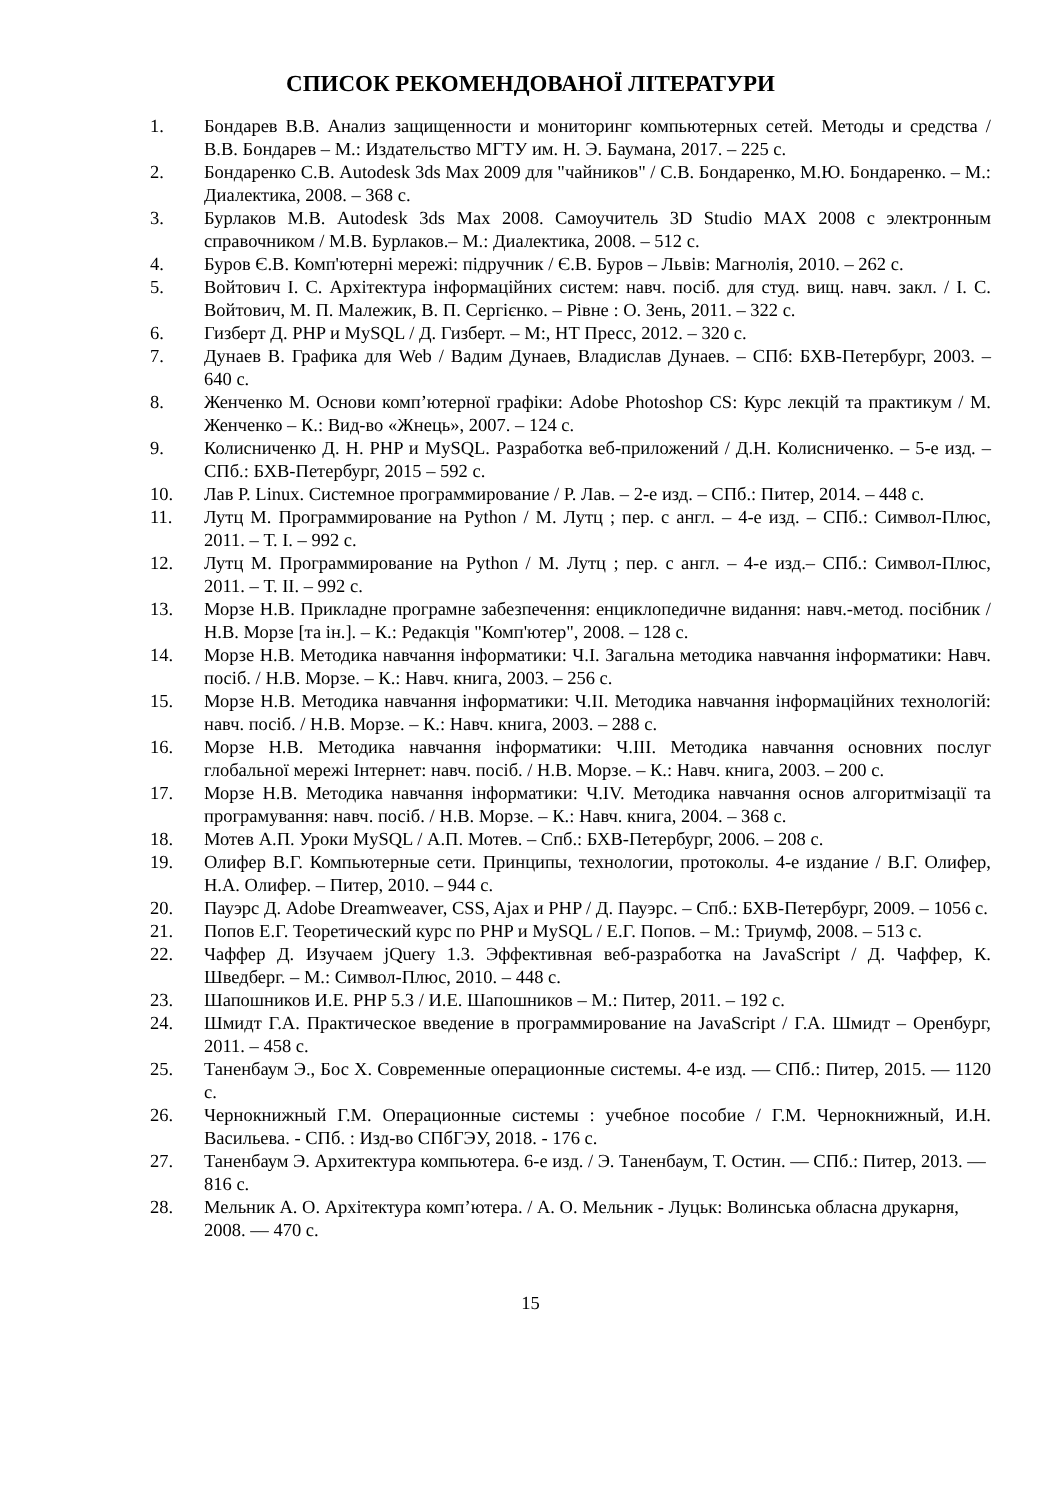СПИСОК РЕКОМЕНДОВАНОЇ ЛІТЕРАТУРИ
1. Бондарев В.В. Анализ защищенности и мониторинг компьютерных сетей. Методы и средства / В.В. Бондарев – М.: Издательство МГТУ им. Н. Э. Баумана, 2017. – 225 с.
2. Бондаренко С.В. Autodesk 3ds Max 2009 для "чайников" / С.В. Бондаренко, М.Ю. Бондаренко. – М.: Диалектика, 2008. – 368 с.
3. Бурлаков М.В. Autodesk 3ds Max 2008. Самоучитель 3D Studio MAX 2008 с электронным справочником / М.В. Бурлаков.– М.: Диалектика, 2008. – 512 с.
4. Буров Є.В. Комп'ютерні мережі: підручник / Є.В. Буров – Львів: Магнолія, 2010. – 262 с.
5. Войтович І. С. Архітектура інформаційних систем: навч. посіб. для студ. вищ. навч. закл. / І. С. Войтович, М. П. Малежик, В. П. Сергієнко. – Рівне : О. Зень, 2011. – 322 с.
6. Гизберт Д. PHP и MySQL / Д. Гизберт. – М:, НТ Пресс, 2012. – 320 с.
7. Дунаев В. Графика для Web / Вадим Дунаев, Владислав Дунаев. – СПб: БХВ-Петербург, 2003. – 640 с.
8. Женченко М. Основи комп’ютерної графіки: Adobe Photoshop CS: Курс лекцій та практикум / М. Женченко – К.: Вид-во «Жнець», 2007. – 124 с.
9. Колисниченко Д. Н. PHP и MySQL. Разработка веб-приложений / Д.Н. Колисниченко. – 5-е изд. – СПб.: БХВ-Петербург, 2015 – 592 с.
10. Лав Р. Linux. Системное программирование / Р. Лав. – 2-е изд. – СПб.: Питер, 2014. – 448 с.
11. Лутц М. Программирование на Python / М. Лутц ; пер. с англ. – 4-е изд. – СПб.: Символ-Плюс, 2011. – Т. I. – 992 с.
12. Лутц М. Программирование на Python / М. Лутц ; пер. с англ. – 4-е изд.– СПб.: Символ-Плюс, 2011. – Т. II. – 992 с.
13. Морзе Н.В. Прикладне програмне забезпечення: енциклопедичне видання: навч.-метод. посібник / Н.В. Морзе [та ін.]. – К.: Редакція "Комп'ютер", 2008. – 128 с.
14. Морзе Н.В. Методика навчання інформатики: Ч.І. Загальна методика навчання інформатики: Навч. посіб. / Н.В. Морзе. – К.: Навч. книга, 2003. – 256 с.
15. Морзе Н.В. Методика навчання інформатики: Ч.ІІ. Методика навчання інформаційних технологій: навч. посіб. / Н.В. Морзе. – К.: Навч. книга, 2003. – 288 с.
16. Морзе Н.В. Методика навчання інформатики: Ч.ІІІ. Методика навчання основних послуг глобальної мережі Інтернет: навч. посіб. / Н.В. Морзе. – К.: Навч. книга, 2003. – 200 с.
17. Морзе Н.В. Методика навчання інформатики: Ч.IV. Методика навчання основ алгоритмізації та програмування: навч. посіб. / Н.В. Морзе. – К.: Навч. книга, 2004. – 368 с.
18. Мотев А.П. Уроки MySQL / А.П. Мотев. – Спб.: БХВ-Петербург, 2006. – 208 с.
19. Олифер В.Г. Компьютерные сети. Принципы, технологии, протоколы. 4-е издание / В.Г. Олифер, Н.А. Олифер. – Питер, 2010. – 944 с.
20. Пауэрс Д. Adobe Dreamweaver, CSS, Ajax и PHP / Д. Пауэрс. – Спб.: БХВ-Петербург, 2009. – 1056 с.
21. Попов Е.Г. Теоретический курс по PHP и MySQL / Е.Г. Попов. – М.: Триумф, 2008. – 513 с.
22. Чаффер Д. Изучаем jQuery 1.3. Эффективная веб-разработка на JavaScript / Д. Чаффер, К. Шведберг. – М.: Символ-Плюс, 2010. – 448 с.
23. Шапошников И.Е. PHP 5.3 / И.Е. Шапошников – М.: Питер, 2011. – 192 с.
24. Шмидт Г.А. Практическое введение в программирование на JavaScript / Г.А. Шмидт – Оренбург, 2011. – 458 с.
25. Таненбаум Э., Бос Х. Современные операционные системы. 4-е изд. — СПб.: Питер, 2015. — 1120 с.
26. Чернокнижный Г.М. Операционные системы : учебное пособие / Г.М. Чернокнижный, И.Н. Васильева. - СПб. : Изд-во СПбГЭУ, 2018. - 176 с.
27. Таненбаум Э. Архитектура компьютера. 6-е изд. / Э. Таненбаум, Т. Остин. — СПб.: Питер, 2013. — 816 с.
28. Мельник А. О. Архітектура комп’ютера. / А. О. Мельник - Луцьк: Волинська обласна друкарня, 2008. — 470 с.
15